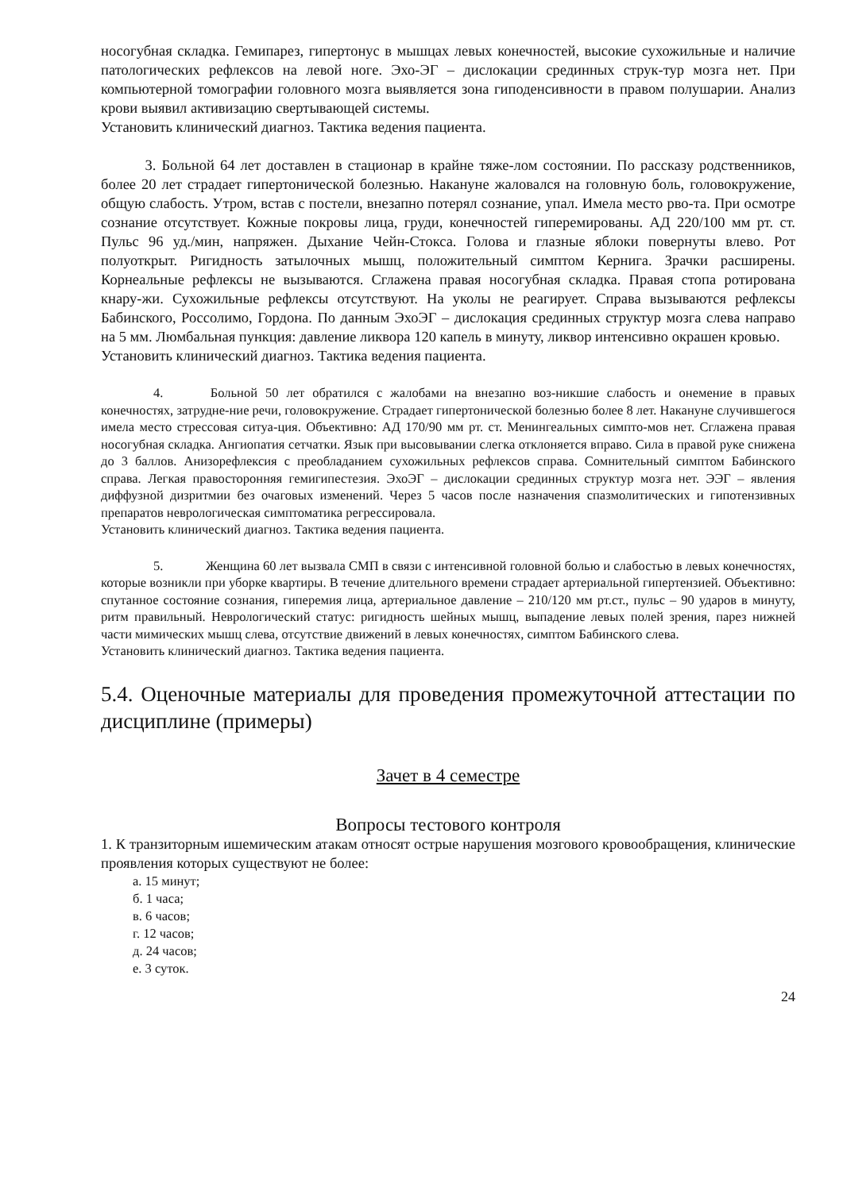носогубная складка. Гемипарез, гипертонус в мышцах левых конечностей, высокие сухожильные и наличие патологических рефлексов на левой ноге. Эхо-ЭГ – дислокации срединных струк-тур мозга нет. При компьютерной томографии головного мозга выявляется зона гиподенсивности в правом полушарии. Анализ крови выявил активизацию свертывающей системы.
Установить клинический диагноз. Тактика ведения пациента.
   3. Больной 64 лет доставлен в стационар в крайне тяже-лом состоянии. По рассказу родственников, более 20 лет страдает гипертонической болезнью. Накануне жаловался на головную боль, головокружение, общую слабость. Утром, встав с постели, внезапно потерял сознание, упал. Имела место рво-та. При осмотре сознание отсутствует. Кожные покровы лица, груди, конечностей гиперемированы. АД 220/100 мм рт. ст. Пульс 96 уд./мин, напряжен. Дыхание Чейн-Стокса. Голова и глазные яблоки повернуты влево. Рот полуоткрыт. Ригидность затылочных мышц, положительный симптом Кернига. Зрачки расширены. Корнеальные рефлексы не вызываются. Сглажена правая носогубная складка. Правая стопа ротирована кнару-жи. Сухожильные рефлексы отсутствуют. На уколы не реагирует. Справа вызываются рефлексы Бабинского, Россолимо, Гордона. По данным ЭхоЭГ – дислокация срединных структур мозга слева направо на 5 мм. Люмбальная пункция: давление ликвора 120 капель в минуту, ликвор интенсивно окрашен кровью.
Установить клинический диагноз. Тактика ведения пациента.
    4.    Больной 50 лет обратился с жалобами на внезапно воз-никшие слабость и онемение в правых конечностях, затрудне-ние речи, головокружение. Страдает гипертонической болезнью более 8 лет. Накануне случившегося имела место стрессовая ситуа-ция. Объективно: АД 170/90 мм рт. ст. Менингеальных симпто-мов нет. Сглажена правая носогубная складка. Ангиопатия сетчатки. Язык при высовывании слегка отклоняется вправо. Сила в правой руке снижена до 3 баллов. Анизорефлексия с преобладанием сухожильных рефлексов справа. Сомнительный симптом Бабинского справа. Легкая правосторонняя гемигипестезия. ЭхоЭГ – дислокации срединных структур мозга нет. ЭЭГ – явления диффузной дизритмии без очаговых изменений. Через 5 часов после назначения спазмолитических и гипотензивных препаратов неврологическая симптоматика регрессировала.
Установить клинический диагноз. Тактика ведения пациента.
    5.    Женщина 60 лет вызвала СМП в связи с интенсивной головной болью и слабостью в левых конечностях, которые возникли при уборке квартиры. В течение длительного времени страдает артериальной гипертензией. Объективно: спутанное состояние сознания, гиперемия лица, артериальное давление – 210/120 мм рт.ст., пульс – 90 ударов в минуту, ритм правильный. Неврологический статус: ригидность шейных мышц, выпадение левых полей зрения, парез нижней части мимических мышц слева, отсутствие движений в левых конечностях, симптом Бабинского слева.
Установить клинический диагноз. Тактика ведения пациента.
5.4. Оценочные материалы для проведения промежуточной аттестации по дисциплине (примеры)
Зачет в 4 семестре
Вопросы тестового контроля
1. К транзиторным ишемическим атакам относят острые нарушения мозгового кровообращения, клинические проявления которых существуют не более:
а. 15 минут;
б. 1 часа;
в. 6 часов;
г. 12 часов;
д. 24 часов;
е. 3 суток.
24